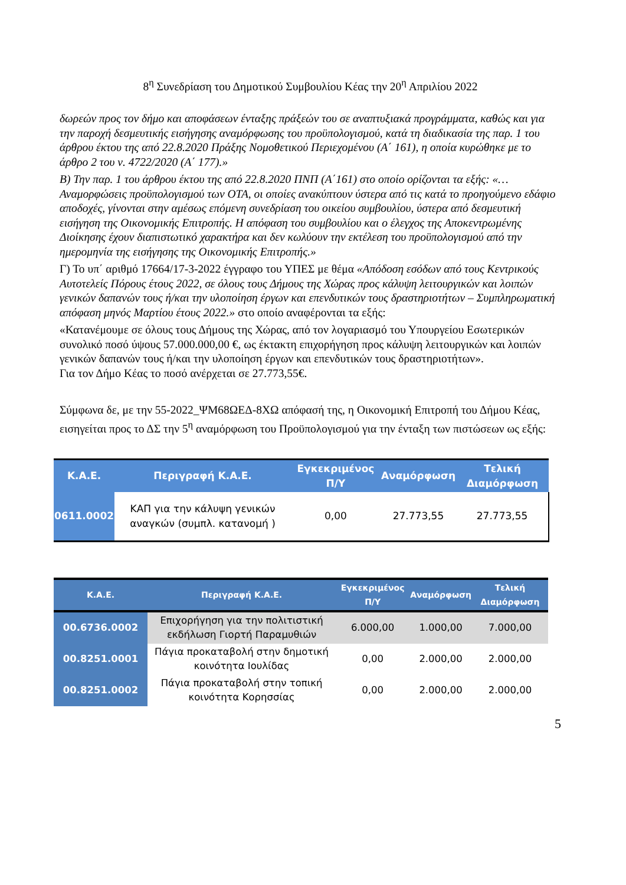8<sup>η</sup> Συνεδρίαση του Δημοτικού Συμβουλίου Κέας την 20<sup>η</sup> Απριλίου 2022
δωρεών προς τον δήμο και αποφάσεων ένταξης πράξεών του σε αναπτυξιακά προγράμματα, καθώς και για την παροχή δεσμευτικής εισήγησης αναμόρφωσης του προϋπολογισμού, κατά τη διαδικασία της παρ. 1 του άρθρου έκτου της από 22.8.2020 Πράξης Νομοθετικού Περιεχομένου (Α΄ 161), η οποία κυρώθηκε με το άρθρο 2 του ν. 4722/2020 (Α΄ 177).»
Β) Την παρ. 1 του άρθρου έκτου της από 22.8.2020 ΠΝΠ (Α΄161) στο οποίο ορίζονται τα εξής: «…Αναμορφώσεις προϋπολογισμού των ΟΤΑ, οι οποίες ανακύπτουν ύστερα από τις κατά το προηγούμενο εδάφιο αποδοχές, γίνονται στην αμέσως επόμενη συνεδρίαση του οικείου συμβουλίου, ύστερα από δεσμευτική εισήγηση της Οικονομικής Επιτροπής. Η απόφαση του συμβουλίου και ο έλεγχος της Αποκεντρωμένης Διοίκησης έχουν διαπιστωτικό χαρακτήρα και δεν κωλύουν την εκτέλεση του προϋπολογισμού από την ημερομηνία της εισήγησης της Οικονομικής Επιτροπής.»
Γ) Το υπ΄ αριθμό 17664/17-3-2022 έγγραφο του ΥΠΕΣ με θέμα «Απόδοση εσόδων από τους Κεντρικούς Αυτοτελείς Πόρους έτους 2022, σε όλους τους Δήμους της Χώρας προς κάλυψη λειτουργικών και λοιπών γενικών δαπανών τους ή/και την υλοποίηση έργων και επενδυτικών τους δραστηριοτήτων – Συμπληρωματική απόφαση μηνός Μαρτίου έτους 2022.» στο οποίο αναφέρονται τα εξής:
«Κατανέμουμε σε όλους τους Δήμους της Χώρας, από τον λογαριασμό του Υπουργείου Εσωτερικών συνολικό ποσό ύψους 57.000.000,00 €, ως έκτακτη επιχορήγηση προς κάλυψη λειτουργικών και λοιπών γενικών δαπανών τους ή/και την υλοποίηση έργων και επενδυτικών τους δραστηριοτήτων».
Για τον Δήμο Κέας το ποσό ανέρχεται σε 27.773,55€.
Σύμφωνα δε, με την 55-2022_ΨΜ68ΩΕΔ-8ΧΩ απόφασή της, η Οικονομική Επιτροπή του Δήμου Κέας, εισηγείται προς το ΔΣ την 5<sup>η</sup> αναμόρφωση του Προϋπολογισμού για την ένταξη των πιστώσεων ως εξής:
| Κ.Α.Ε. | Περιγραφή Κ.Α.Ε. | Εγκεκριμένος Π/Υ | Αναμόρφωση | Τελική Διαμόρφωση |
| --- | --- | --- | --- | --- |
| 0611.0002 | ΚΑΠ για την κάλυψη γενικών αναγκών (συμπλ. κατανομή ) | 0,00 | 27.773,55 | 27.773,55 |
| Κ.Α.Ε. | Περιγραφή Κ.Α.Ε. | Εγκεκριμένος Π/Υ | Αναμόρφωση | Τελική Διαμόρφωση |
| --- | --- | --- | --- | --- |
| 00.6736.0002 | Επιχορήγηση για την πολιτιστική εκδήλωση Γιορτή Παραμυθιών | 6.000,00 | 1.000,00 | 7.000,00 |
| 00.8251.0001 | Πάγια προκαταβολή στην δημοτική κοινότητα Ιουλίδας | 0,00 | 2.000,00 | 2.000,00 |
| 00.8251.0002 | Πάγια προκαταβολή στην τοπική κοινότητα Κορησσίας | 0,00 | 2.000,00 | 2.000,00 |
5